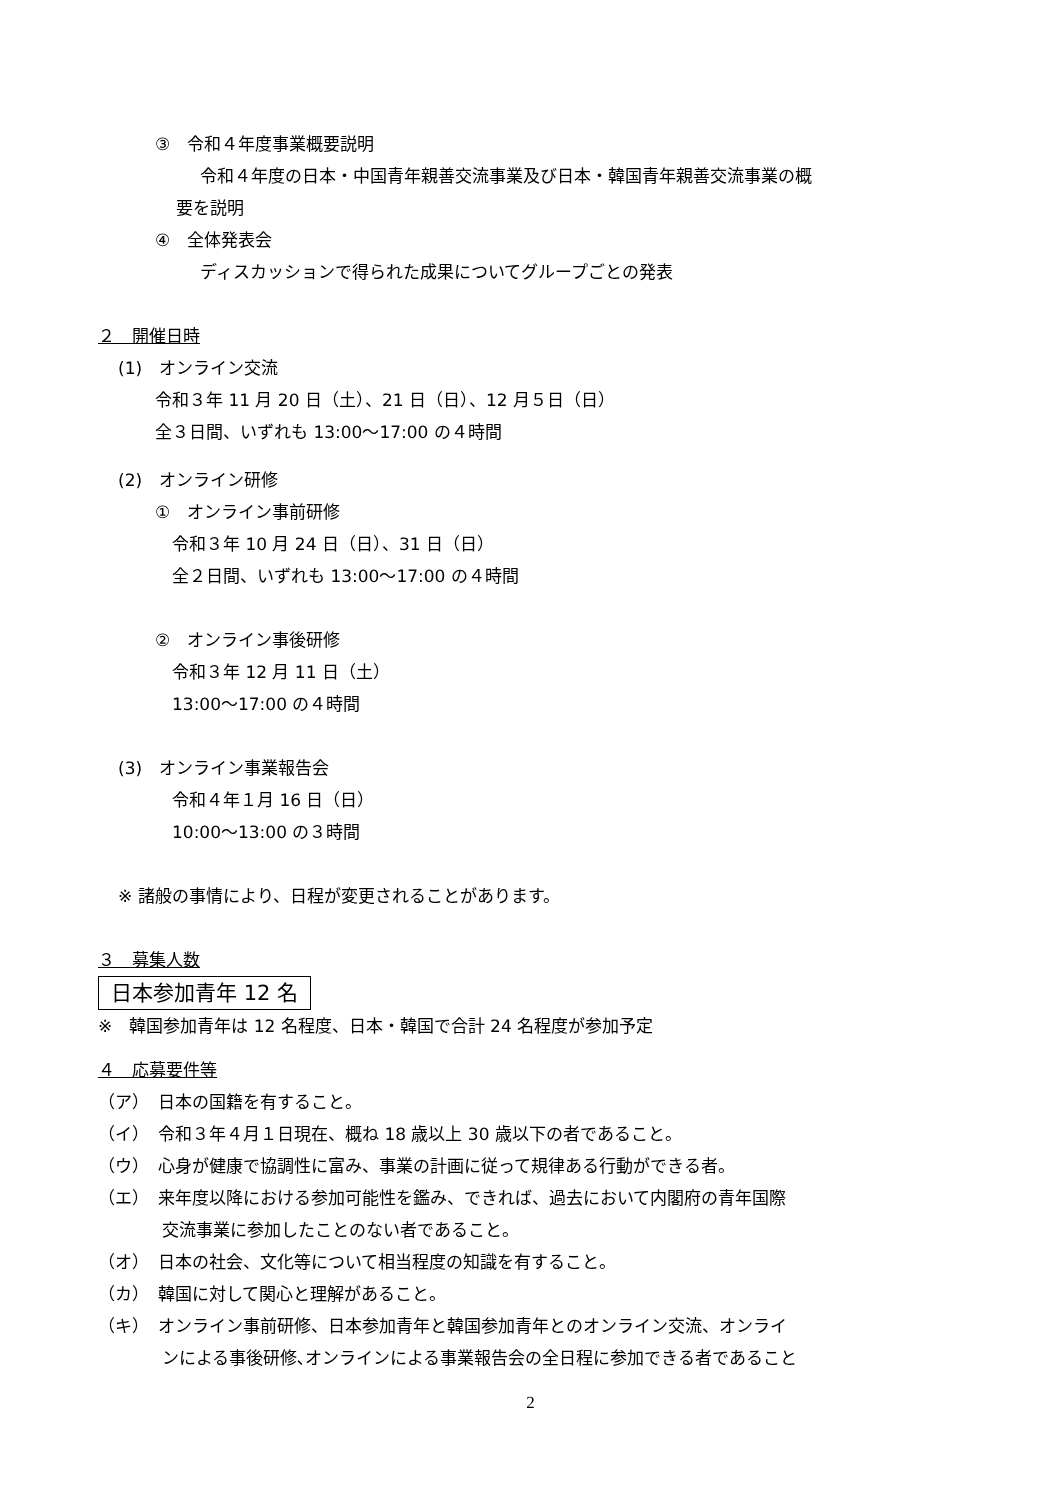③　令和４年度事業概要説明
令和４年度の日本・中国青年親善交流事業及び日本・韓国青年親善交流事業の概
要を説明
④　全体発表会
ディスカッションで得られた成果についてグループごとの発表
２　開催日時
(1)　オンライン交流
令和３年 11 月 20 日（土）、21 日（日）、12 月５日（日）
全３日間、いずれも 13:00～17:00 の４時間
(2)　オンライン研修
①　オンライン事前研修
令和３年 10 月 24 日（日）、31 日（日）
全２日間、いずれも 13:00～17:00 の４時間
②　オンライン事後研修
令和３年 12 月 11 日（土）
13:00～17:00 の４時間
(3)　オンライン事業報告会
令和４年１月 16 日（日）
10:00～13:00 の３時間
※ 諸般の事情により、日程が変更されることがあります。
３　募集人数
日本参加青年 12 名
※　韓国参加青年は 12 名程度、日本・韓国で合計 24 名程度が参加予定
４　応募要件等
（ア）　日本の国籍を有すること。
（イ）　令和３年４月１日現在、概ね 18 歳以上 30 歳以下の者であること。
（ウ）　心身が健康で協調性に富み、事業の計画に従って規律ある行動ができる者。
（エ）　来年度以降における参加可能性を鑑み、できれば、過去において内閣府の青年国際
交流事業に参加したことのない者であること。
（オ）　日本の社会、文化等について相当程度の知識を有すること。
（カ）　韓国に対して関心と理解があること。
（キ）　オンライン事前研修、日本参加青年と韓国参加青年とのオンライン交流、オンライ
ンによる事後研修､オンラインによる事業報告会の全日程に参加できる者であること
2